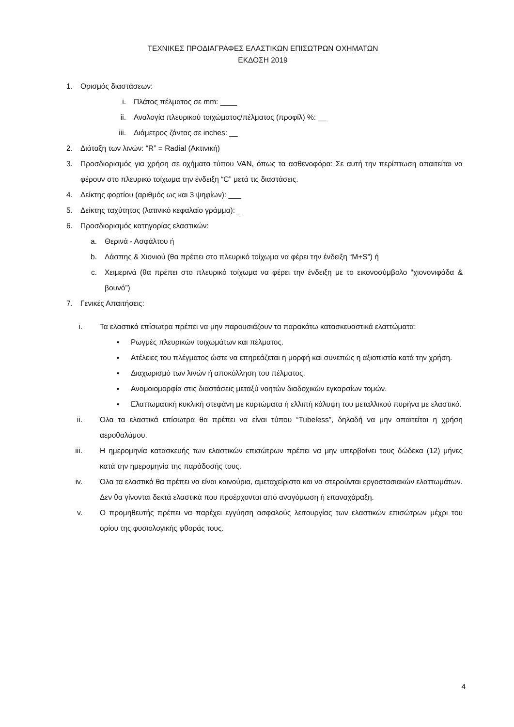ΤΕΧΝΙΚΕΣ ΠΡΟΔΙΑΓΡΑΦΕΣ ΕΛΑΣΤΙΚΩΝ ΕΠΙΣΩΤΡΩΝ ΟΧΗΜΑΤΩΝ
ΕΚΔΟΣΗ 2019
1. Ορισμός διαστάσεων:
i. Πλάτος πέλματος σε mm: ____
ii. Αναλογία πλευρικού τοιχώματος/πέλματος (προφίλ) %: __
iii. Διάμετρος ζάντας σε inches: __
2. Διάταξη των λινών: “R” = Radial (Ακτινική)
3. Προσδιορισμός για χρήση σε οχήματα τύπου VAN, όπως τα ασθενοφόρα: Σε αυτή την περίπτωση απαιτείται να φέρουν στο πλευρικό τοίχωμα την ένδειξη “C” μετά τις διαστάσεις.
4. Δείκτης φορτίου (αριθμός ως και 3 ψηφίων): ___
5. Δείκτης ταχύτητας (λατινικό κεφαλαίο γράμμα): _
6. Προσδιορισμός κατηγορίας ελαστικών:
a. Θερινά - Ασφάλτου ή
b. Λάσπης & Χιονιού (θα πρέπει στο πλευρικό τοίχωμα να φέρει την ένδειξη “M+S”) ή
c. Χειμερινά (θα πρέπει στο πλευρικό τοίχωμα να φέρει την ένδειξη με το εικονοσύμβολο “χιονονιφάδα & βουνό”)
7. Γενικές Απαιτήσεις:
i. Τα ελαστικά επίσωτρα πρέπει να μην παρουσιάζουν τα παρακάτω κατασκευαστικά ελαττώματα:
▪ Ρωγμές πλευρικών τοιχωμάτων και πέλματος.
▪ Ατέλειες του πλέγματος ώστε να επηρεάζεται η μορφή και συνεπώς η αξιοπιστία κατά την χρήση.
▪ Διαχωρισμό των λινών ή αποκόλληση του πέλματος.
▪ Ανομοιομορφία στις διαστάσεις μεταξύ νοητών διαδοχικών εγκαρσίων τομών.
▪ Ελαττωματική κυκλική στεφάνη με κυρτώματα ή ελλιπή κάλυψη του μεταλλικού πυρήνα με ελαστικό.
ii. Όλα τα ελαστικά επίσωτρα θα πρέπει να είναι τύπου “Tubeless”, δηλαδή να μην απαιτείται η χρήση αεροθαλάμου.
iii. Η ημερομηνία κατασκευής των ελαστικών επισώτρων πρέπει να μην υπερβαίνει τους δώδεκα (12) μήνες κατά την ημερομηνία της παράδοσής τους.
iv. Όλα τα ελαστικά θα πρέπει να είναι καινούρια, αμεταχείριστα και να στερούνται εργοστασιακών ελαττωμάτων. Δεν θα γίνονται δεκτά ελαστικά που προέρχονται από αναγόμωση ή επαναχάραξη.
v. Ο προμηθευτής πρέπει να παρέχει εγγύηση ασφαλούς λειτουργίας των ελαστικών επισώτρων μέχρι του ορίου της φυσιολογικής φθοράς τους.
4